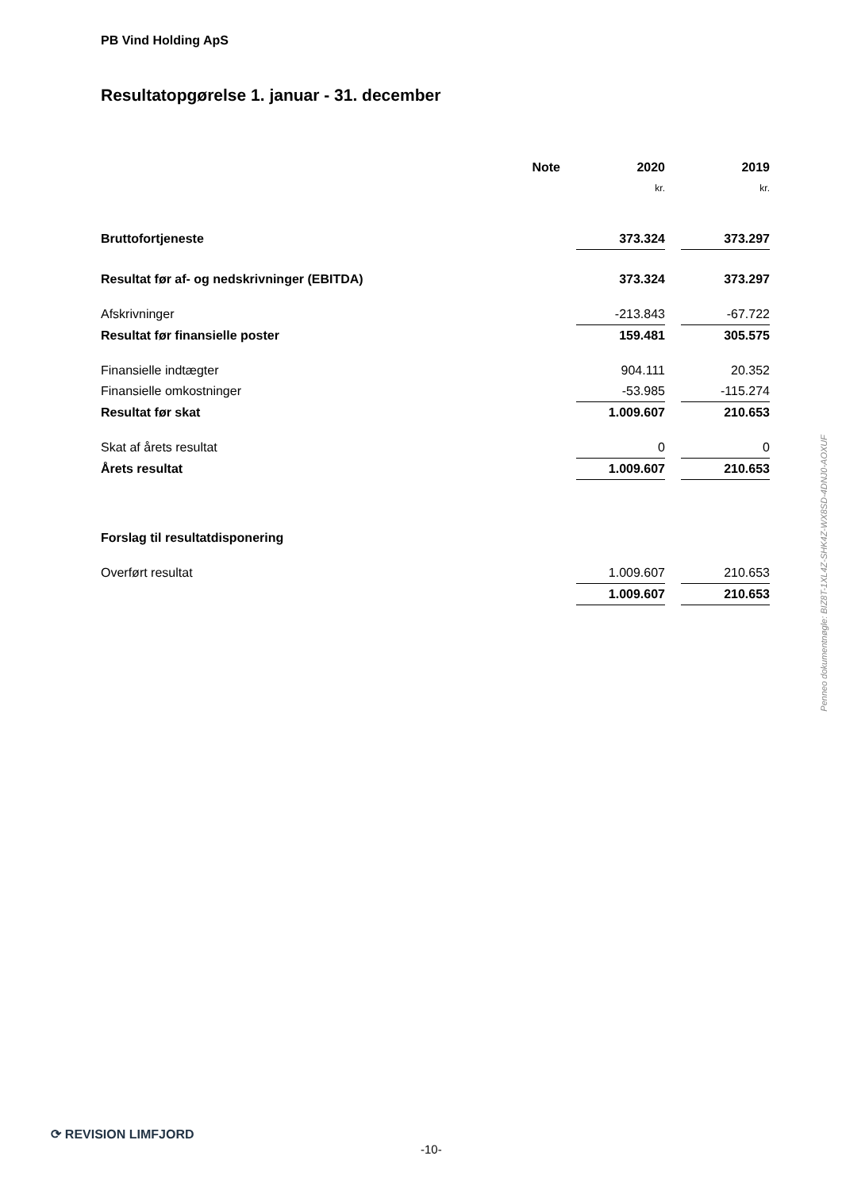PB Vind Holding ApS
Resultatopgørelse 1. januar - 31. december
| | Note | | 2020 | | 2019 |
| | | | kr. | | kr. |
| Bruttofortjeneste | | | 373.324 | | 373.297 |
| Resultat før af- og nedskrivninger (EBITDA) | | | 373.324 | | 373.297 |
| Afskrivninger | | | -213.843 | | -67.722 |
| Resultat før finansielle poster | | | 159.481 | | 305.575 |
| Finansielle indtægter | | | 904.111 | | 20.352 |
| Finansielle omkostninger | | | -53.985 | | -115.274 |
| Resultat før skat | | | 1.009.607 | | 210.653 |
| Skat af årets resultat | | | 0 | | 0 |
| Årets resultat | | | 1.009.607 | | 210.653 |
| Forslag til resultatdisponering | | | | | |
| Overført resultat | | | 1.009.607 | | 210.653 |
| | | | 1.009.607 | | 210.653 |
Penneo dokumentnøgle: BIZ8T-1XL4Z-SHK4Z-WX8SD-4DNJ0-AOXUF
⟳ REVISION LIMFJORD
-10-